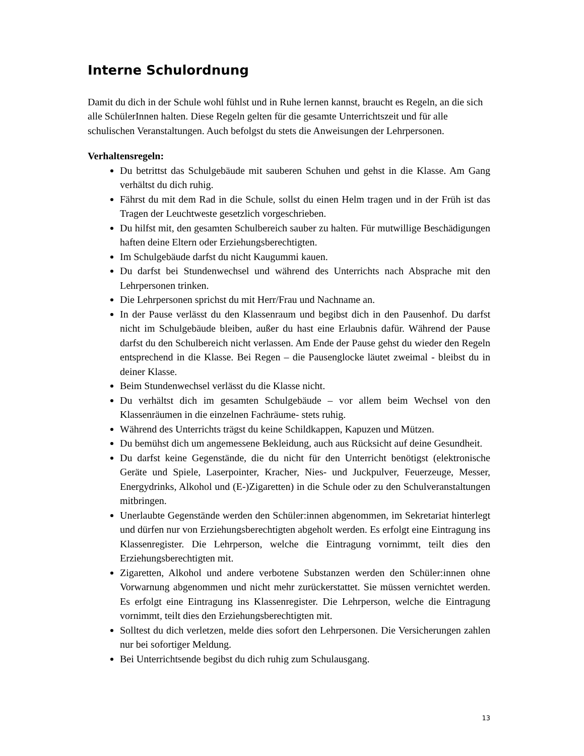Interne Schulordnung
Damit du dich in der Schule wohl fühlst und in Ruhe lernen kannst, braucht es Regeln, an die sich alle SchülerInnen halten. Diese Regeln gelten für die gesamte Unterrichtszeit und für alle schulischen Veranstaltungen. Auch befolgst du stets die Anweisungen der Lehrpersonen.
Verhaltensregeln:
Du betrittst das Schulgebäude mit sauberen Schuhen und gehst in die Klasse. Am Gang verhältst du dich ruhig.
Fährst du mit dem Rad in die Schule, sollst du einen Helm tragen und in der Früh ist das Tragen der Leuchtweste gesetzlich vorgeschrieben.
Du hilfst mit, den gesamten Schulbereich sauber zu halten. Für mutwillige Beschädigungen haften deine Eltern oder Erziehungsberechtigten.
Im Schulgebäude darfst du nicht Kaugummi kauen.
Du darfst bei Stundenwechsel und während des Unterrichts nach Absprache mit den Lehrpersonen trinken.
Die Lehrpersonen sprichst du mit Herr/Frau und Nachname an.
In der Pause verlässt du den Klassenraum und begibst dich in den Pausenhof. Du darfst nicht im Schulgebäude bleiben, außer du hast eine Erlaubnis dafür. Während der Pause darfst du den Schulbereich nicht verlassen. Am Ende der Pause gehst du wieder den Regeln entsprechend in die Klasse. Bei Regen – die Pausenglocke läutet zweimal - bleibst du in deiner Klasse.
Beim Stundenwechsel verlässt du die Klasse nicht.
Du verhältst dich im gesamten Schulgebäude – vor allem beim Wechsel von den Klassenräumen in die einzelnen Fachräume- stets ruhig.
Während des Unterrichts trägst du keine Schildkappen, Kapuzen und Mützen.
Du bemühst dich um angemessene Bekleidung, auch aus Rücksicht auf deine Gesundheit.
Du darfst keine Gegenstände, die du nicht für den Unterricht benötigst (elektronische Geräte und Spiele, Laserpointer, Kracher, Nies- und Juckpulver, Feuerzeuge, Messer, Energydrinks, Alkohol und (E-)Zigaretten) in die Schule oder zu den Schulveranstaltungen mitbringen.
Unerlaubte Gegenstände werden den Schüler:innen abgenommen, im Sekretariat hinterlegt und dürfen nur von Erziehungsberechtigten abgeholt werden. Es erfolgt eine Eintragung ins Klassenregister. Die Lehrperson, welche die Eintragung vornimmt, teilt dies den Erziehungsberechtigten mit.
Zigaretten, Alkohol und andere verbotene Substanzen werden den Schüler:innen ohne Vorwarnung abgenommen und nicht mehr zurückerstattet. Sie müssen vernichtet werden. Es erfolgt eine Eintragung ins Klassenregister. Die Lehrperson, welche die Eintragung vornimmt, teilt dies den Erziehungsberechtigten mit.
Solltest du dich verletzen, melde dies sofort den Lehrpersonen. Die Versicherungen zahlen nur bei sofortiger Meldung.
Bei Unterrichtsende begibst du dich ruhig zum Schulausgang.
13